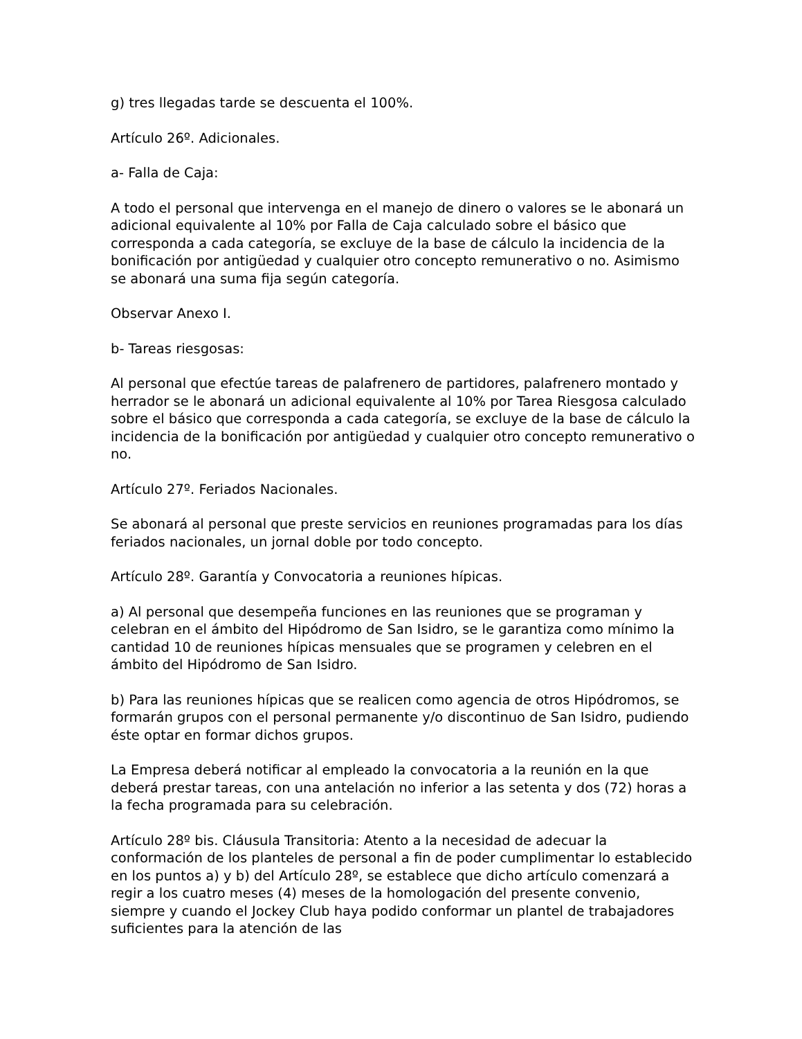g) tres llegadas tarde se descuenta el 100%.
Artículo 26º. Adicionales.
a- Falla de Caja:
A todo el personal que intervenga en el manejo de dinero o valores se le abonará un adicional equivalente al 10% por Falla de Caja calculado sobre el básico que corresponda a cada categoría, se excluye de la base de cálculo la incidencia de la bonificación por antigüedad y cualquier otro concepto remunerativo o no. Asimismo se abonará una suma fija según categoría.
Observar Anexo I.
b- Tareas riesgosas:
Al personal que efectúe tareas de palafrenero de partidores, palafrenero montado y herrador se le abonará un adicional equivalente al 10% por Tarea Riesgosa calculado sobre el básico que corresponda a cada categoría, se excluye de la base de cálculo la incidencia de la bonificación por antigüedad y cualquier otro concepto remunerativo o no.
Artículo 27º. Feriados Nacionales.
Se abonará al personal que preste servicios en reuniones programadas para los días feriados nacionales, un jornal doble por todo concepto.
Artículo 28º. Garantía y Convocatoria a reuniones hípicas.
a) Al personal que desempeña funciones en las reuniones que se programan y celebran en el ámbito del Hipódromo de San Isidro, se le garantiza como mínimo la cantidad 10 de reuniones hípicas mensuales que se programen y celebren en el ámbito del Hipódromo de San Isidro.
b) Para las reuniones hípicas que se realicen como agencia de otros Hipódromos, se formarán grupos con el personal permanente y/o discontinuo de San Isidro, pudiendo éste optar en formar dichos grupos.
La Empresa deberá notificar al empleado la convocatoria a la reunión en la que deberá prestar tareas, con una antelación no inferior a las setenta y dos (72) horas a la fecha programada para su celebración.
Artículo 28º bis. Cláusula Transitoria: Atento a la necesidad de adecuar la conformación de los planteles de personal a fin de poder cumplimentar lo establecido en los puntos a) y b) del Artículo 28º, se establece que dicho artículo comenzará a regir a los cuatro meses (4) meses de la homologación del presente convenio, siempre y cuando el Jockey Club haya podido conformar un plantel de trabajadores suficientes para la atención de las